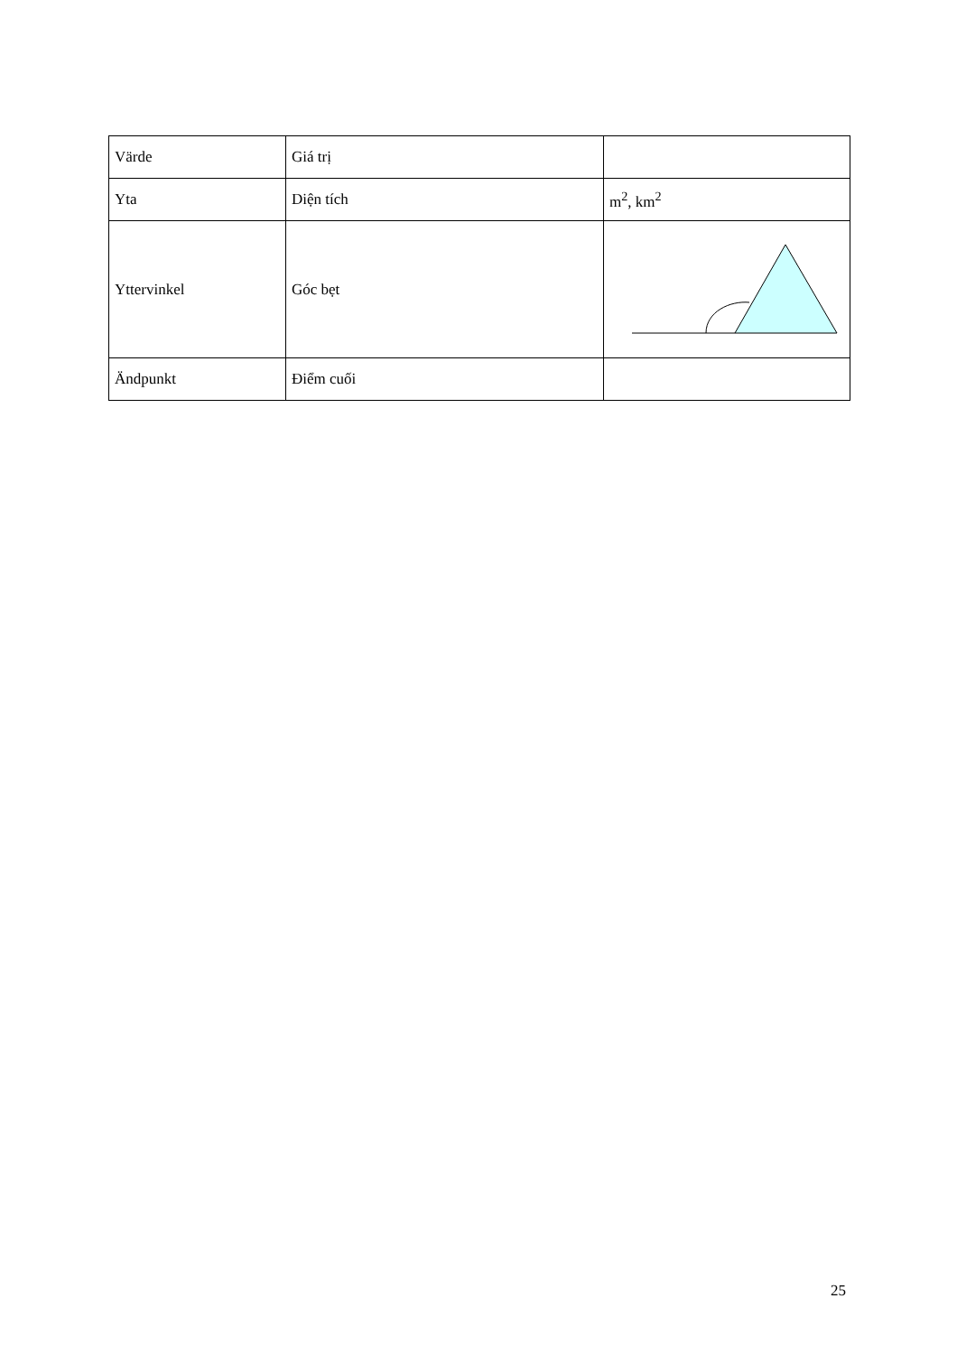| Värde | Giá trị | |
| Yta | Diện tích | m<sup>2</sup>, km<sup>2</sup> |
| Yttervinkel | Góc bẹt | |
| Ändpunkt | Điểm cuối | |
25